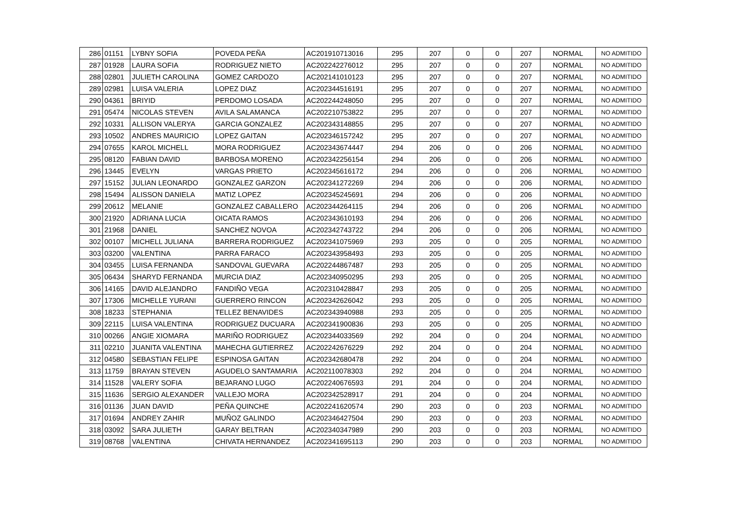| 286 | 01151 | LYBNY SOFIA | POVEDA PEÑA | AC201910713016 | 295 | 207 | 0 | 0 | 207 | NORMAL | NO ADMITIDO |
| 287 | 01928 | LAURA SOFIA | RODRIGUEZ NIETO | AC202242276012 | 295 | 207 | 0 | 0 | 207 | NORMAL | NO ADMITIDO |
| 288 | 02801 | JULIETH CAROLINA | GOMEZ CARDOZO | AC202141010123 | 295 | 207 | 0 | 0 | 207 | NORMAL | NO ADMITIDO |
| 289 | 02981 | LUISA VALERIA | LOPEZ DIAZ | AC202344516191 | 295 | 207 | 0 | 0 | 207 | NORMAL | NO ADMITIDO |
| 290 | 04361 | BRIYID | PERDOMO LOSADA | AC202244248050 | 295 | 207 | 0 | 0 | 207 | NORMAL | NO ADMITIDO |
| 291 | 05474 | NICOLAS STEVEN | AVILA SALAMANCA | AC202210753822 | 295 | 207 | 0 | 0 | 207 | NORMAL | NO ADMITIDO |
| 292 | 10331 | ALLISON VALERYA | GARCIA GONZALEZ | AC202343148855 | 295 | 207 | 0 | 0 | 207 | NORMAL | NO ADMITIDO |
| 293 | 10502 | ANDRES MAURICIO | LOPEZ GAITAN | AC202346157242 | 295 | 207 | 0 | 0 | 207 | NORMAL | NO ADMITIDO |
| 294 | 07655 | KAROL MICHELL | MORA RODRIGUEZ | AC202343674447 | 294 | 206 | 0 | 0 | 206 | NORMAL | NO ADMITIDO |
| 295 | 08120 | FABIAN DAVID | BARBOSA MORENO | AC202342256154 | 294 | 206 | 0 | 0 | 206 | NORMAL | NO ADMITIDO |
| 296 | 13445 | EVELYN | VARGAS PRIETO | AC202345616172 | 294 | 206 | 0 | 0 | 206 | NORMAL | NO ADMITIDO |
| 297 | 15152 | JULIAN LEONARDO | GONZALEZ GARZON | AC202341272269 | 294 | 206 | 0 | 0 | 206 | NORMAL | NO ADMITIDO |
| 298 | 15494 | ALISSON DANIELA | MATIZ LOPEZ | AC202345245691 | 294 | 206 | 0 | 0 | 206 | NORMAL | NO ADMITIDO |
| 299 | 20612 | MELANIE | GONZALEZ CABALLERO | AC202344264115 | 294 | 206 | 0 | 0 | 206 | NORMAL | NO ADMITIDO |
| 300 | 21920 | ADRIANA LUCIA | OICATA RAMOS | AC202343610193 | 294 | 206 | 0 | 0 | 206 | NORMAL | NO ADMITIDO |
| 301 | 21968 | DANIEL | SANCHEZ NOVOA | AC202342743722 | 294 | 206 | 0 | 0 | 206 | NORMAL | NO ADMITIDO |
| 302 | 00107 | MICHELL JULIANA | BARRERA RODRIGUEZ | AC202341075969 | 293 | 205 | 0 | 0 | 205 | NORMAL | NO ADMITIDO |
| 303 | 03200 | VALENTINA | PARRA FARACO | AC202343958493 | 293 | 205 | 0 | 0 | 205 | NORMAL | NO ADMITIDO |
| 304 | 03455 | LUISA FERNANDA | SANDOVAL GUEVARA | AC202244867487 | 293 | 205 | 0 | 0 | 205 | NORMAL | NO ADMITIDO |
| 305 | 06434 | SHARYD FERNANDA | MURCIA DIAZ | AC202340950295 | 293 | 205 | 0 | 0 | 205 | NORMAL | NO ADMITIDO |
| 306 | 14165 | DAVID ALEJANDRO | FANDIÑO VEGA | AC202310428847 | 293 | 205 | 0 | 0 | 205 | NORMAL | NO ADMITIDO |
| 307 | 17306 | MICHELLE YURANI | GUERRERO RINCON | AC202342626042 | 293 | 205 | 0 | 0 | 205 | NORMAL | NO ADMITIDO |
| 308 | 18233 | STEPHANIA | TELLEZ BENAVIDES | AC202343940988 | 293 | 205 | 0 | 0 | 205 | NORMAL | NO ADMITIDO |
| 309 | 22115 | LUISA VALENTINA | RODRIGUEZ DUCUARA | AC202341900836 | 293 | 205 | 0 | 0 | 205 | NORMAL | NO ADMITIDO |
| 310 | 00266 | ANGIE XIOMARA | MARIÑO RODRIGUEZ | AC202344033569 | 292 | 204 | 0 | 0 | 204 | NORMAL | NO ADMITIDO |
| 311 | 02210 | JUANITA VALENTINA | MAHECHA GUTIERREZ | AC202242676229 | 292 | 204 | 0 | 0 | 204 | NORMAL | NO ADMITIDO |
| 312 | 04580 | SEBASTIAN FELIPE | ESPINOSA GAITAN | AC202342680478 | 292 | 204 | 0 | 0 | 204 | NORMAL | NO ADMITIDO |
| 313 | 11759 | BRAYAN STEVEN | AGUDELO SANTAMARIA | AC202110078303 | 292 | 204 | 0 | 0 | 204 | NORMAL | NO ADMITIDO |
| 314 | 11528 | VALERY SOFIA | BEJARANO LUGO | AC202240676593 | 291 | 204 | 0 | 0 | 204 | NORMAL | NO ADMITIDO |
| 315 | 11636 | SERGIO ALEXANDER | VALLEJO MORA | AC202342528917 | 291 | 204 | 0 | 0 | 204 | NORMAL | NO ADMITIDO |
| 316 | 01136 | JUAN DAVID | PEÑA QUINCHE | AC202241620574 | 290 | 203 | 0 | 0 | 203 | NORMAL | NO ADMITIDO |
| 317 | 01694 | ANDREY ZAHIR | MUÑOZ GALINDO | AC202346427504 | 290 | 203 | 0 | 0 | 203 | NORMAL | NO ADMITIDO |
| 318 | 03092 | SARA JULIETH | GARAY BELTRAN | AC202340347989 | 290 | 203 | 0 | 0 | 203 | NORMAL | NO ADMITIDO |
| 319 | 08768 | VALENTINA | CHIVATA HERNANDEZ | AC202341695113 | 290 | 203 | 0 | 0 | 203 | NORMAL | NO ADMITIDO |